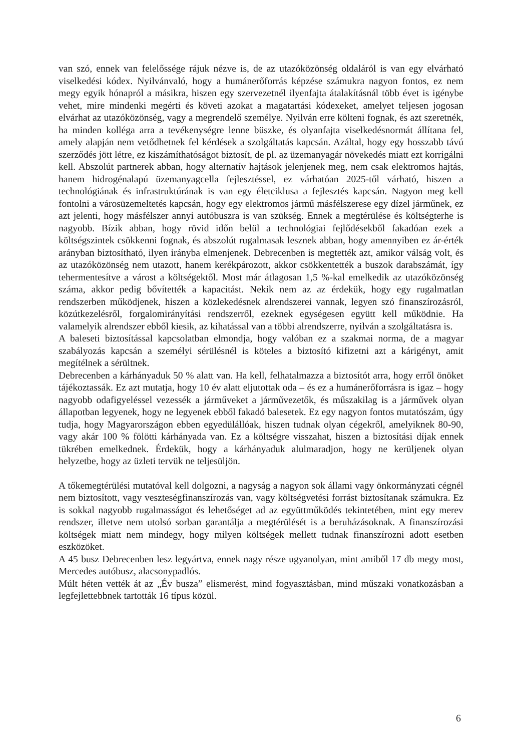van szó, ennek van felelőssége rájuk nézve is, de az utazóközönség oldaláról is van egy elvárható viselkedési kódex. Nyilvánvaló, hogy a humánerőforrás képzése számukra nagyon fontos, ez nem megy egyik hónapról a másikra, hiszen egy szervezetnél ilyenfajta átalakításnál több évet is igénybe vehet, mire mindenki megérti és követi azokat a magatartási kódexeket, amelyet teljesen jogosan elvárhat az utazóközönség, vagy a megrendelő személye. Nyilván erre költeni fognak, és azt szeretnék, ha minden kolléga arra a tevékenységre lenne büszke, és olyanfajta viselkedésnormát állítana fel, amely alapján nem vetődhetnek fel kérdések a szolgáltatás kapcsán. Azáltal, hogy egy hosszabb távú szerződés jött létre, ez kiszámíthatóságot biztosít, de pl. az üzemanyagár növekedés miatt ezt korrigálni kell. Abszolút partnerek abban, hogy alternatív hajtások jelenjenek meg, nem csak elektromos hajtás, hanem hidrogénalapú üzemanyagcella fejlesztéssel, ez várhatóan 2025-től várható, hiszen a technológiának és infrastruktúrának is van egy életciklusa a fejlesztés kapcsán. Nagyon meg kell fontolni a városüzemeltetés kapcsán, hogy egy elektromos jármű másfélszerese egy dízel járműnek, ez azt jelenti, hogy másfélszer annyi autóbuszra is van szükség. Ennek a megtérülése és költségterhe is nagyobb. Bízik abban, hogy rövid időn belül a technológiai fejlődésekből fakadóan ezek a költségszintek csökkenni fognak, és abszolút rugalmasak lesznek abban, hogy amennyiben ez ár-érték arányban biztosítható, ilyen irányba elmenjenek. Debrecenben is megtették azt, amikor válság volt, és az utazóközönség nem utazott, hanem kerékpározott, akkor csökkentették a buszok darabszámát, így tehermentesítve a várost a költségektől. Most már átlagosan 1,5 %-kal emelkedik az utazóközönség száma, akkor pedig bővítették a kapacitást. Nekik nem az az érdekük, hogy egy rugalmatlan rendszerben működjenek, hiszen a közlekedésnek alrendszerei vannak, legyen szó finanszírozásról, közútkezelésről, forgalomirányítási rendszerről, ezeknek egységesen együtt kell működnie. Ha valamelyik alrendszer ebből kiesik, az kihatással van a többi alrendszerre, nyilván a szolgáltatásra is.
A baleseti biztosítással kapcsolatban elmondja, hogy valóban ez a szakmai norma, de a magyar szabályozás kapcsán a személyi sérülésnél is köteles a biztosító kifizetni azt a kárigényt, amit megítélnek a sérültnek.
Debrecenben a kárhányaduk 50 % alatt van. Ha kell, felhatalmazza a biztosítót arra, hogy erről önöket tájékoztassák. Ez azt mutatja, hogy 10 év alatt eljutottak oda – és ez a humánerőforrásra is igaz – hogy nagyobb odafigyeléssel vezessék a járműveket a járművezetők, és műszakilag is a járművek olyan állapotban legyenek, hogy ne legyenek ebből fakadó balesetek. Ez egy nagyon fontos mutatószám, úgy tudja, hogy Magyarországon ebben egyedülállóak, hiszen tudnak olyan cégekről, amelyiknek 80-90, vagy akár 100 % fölötti kárhányada van. Ez a költségre visszahat, hiszen a biztosítási díjak ennek tükrében emelkednek. Érdekük, hogy a kárhányaduk alulmaradjon, hogy ne kerüljenek olyan helyzetbe, hogy az üzleti tervük ne teljesüljön.
A tőkemegtérülési mutatóval kell dolgozni, a nagyság a nagyon sok állami vagy önkormányzati cégnél nem biztosított, vagy veszteségfinanszírozás van, vagy költségvetési forrást biztosítanak számukra. Ez is sokkal nagyobb rugalmasságot és lehetőséget ad az együttműködés tekintetében, mint egy merev rendszer, illetve nem utolsó sorban garantálja a megtérülését is a beruházásoknak. A finanszírozási költségek miatt nem mindegy, hogy milyen költségek mellett tudnak finanszírozni adott esetben eszközöket.
A 45 busz Debrecenben lesz legyártva, ennek nagy része ugyanolyan, mint amiből 17 db megy most, Mercedes autóbusz, alacsonypadlós.
Múlt héten vették át az „Év busza” elismerést, mind fogyasztásban, mind műszaki vonatkozásban a legfejlettebbnek tartották 16 típus közül.
6